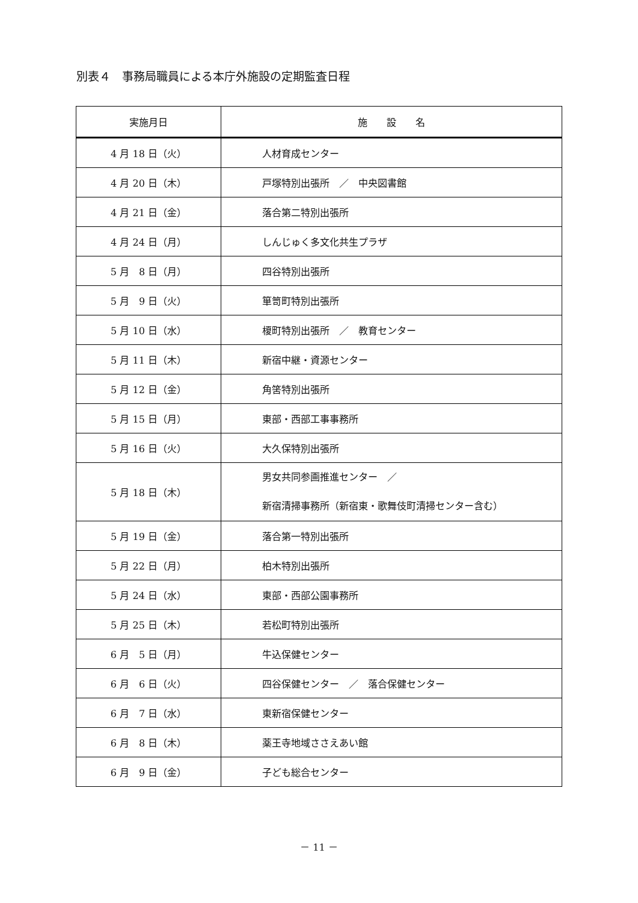別表４　事務局職員による本庁外施設の定期監査日程
| 実施月日 | 施 設 名 |
| --- | --- |
| 4 月 18 日（火） | 人材育成センター |
| 4 月 20 日（木） | 戸塚特別出張所 ／ 中央図書館 |
| 4 月 21 日（金） | 落合第二特別出張所 |
| 4 月 24 日（月） | しんじゅく多文化共生プラザ |
| 5 月 8 日（月） | 四谷特別出張所 |
| 5 月 9 日（火） | 箪笥町特別出張所 |
| 5 月 10 日（水） | 榎町特別出張所 ／ 教育センター |
| 5 月 11 日（木） | 新宿中継・資源センター |
| 5 月 12 日（金） | 角筈特別出張所 |
| 5 月 15 日（月） | 東部・西部工事事務所 |
| 5 月 16 日（火） | 大久保特別出張所 |
| 5 月 18 日（木） | 男女共同参画推進センター ／ 新宿清掃事務所（新宿東・歌舞伎町清掃センター含む） |
| 5 月 19 日（金） | 落合第一特別出張所 |
| 5 月 22 日（月） | 柏木特別出張所 |
| 5 月 24 日（水） | 東部・西部公園事務所 |
| 5 月 25 日（木） | 若松町特別出張所 |
| 6 月 5 日（月） | 牛込保健センター |
| 6 月 6 日（火） | 四谷保健センター ／ 落合保健センター |
| 6 月 7 日（水） | 東新宿保健センター |
| 6 月 8 日（木） | 薬王寺地域ささえあい館 |
| 6 月 9 日（金） | 子ども総合センター |
－ 11 －